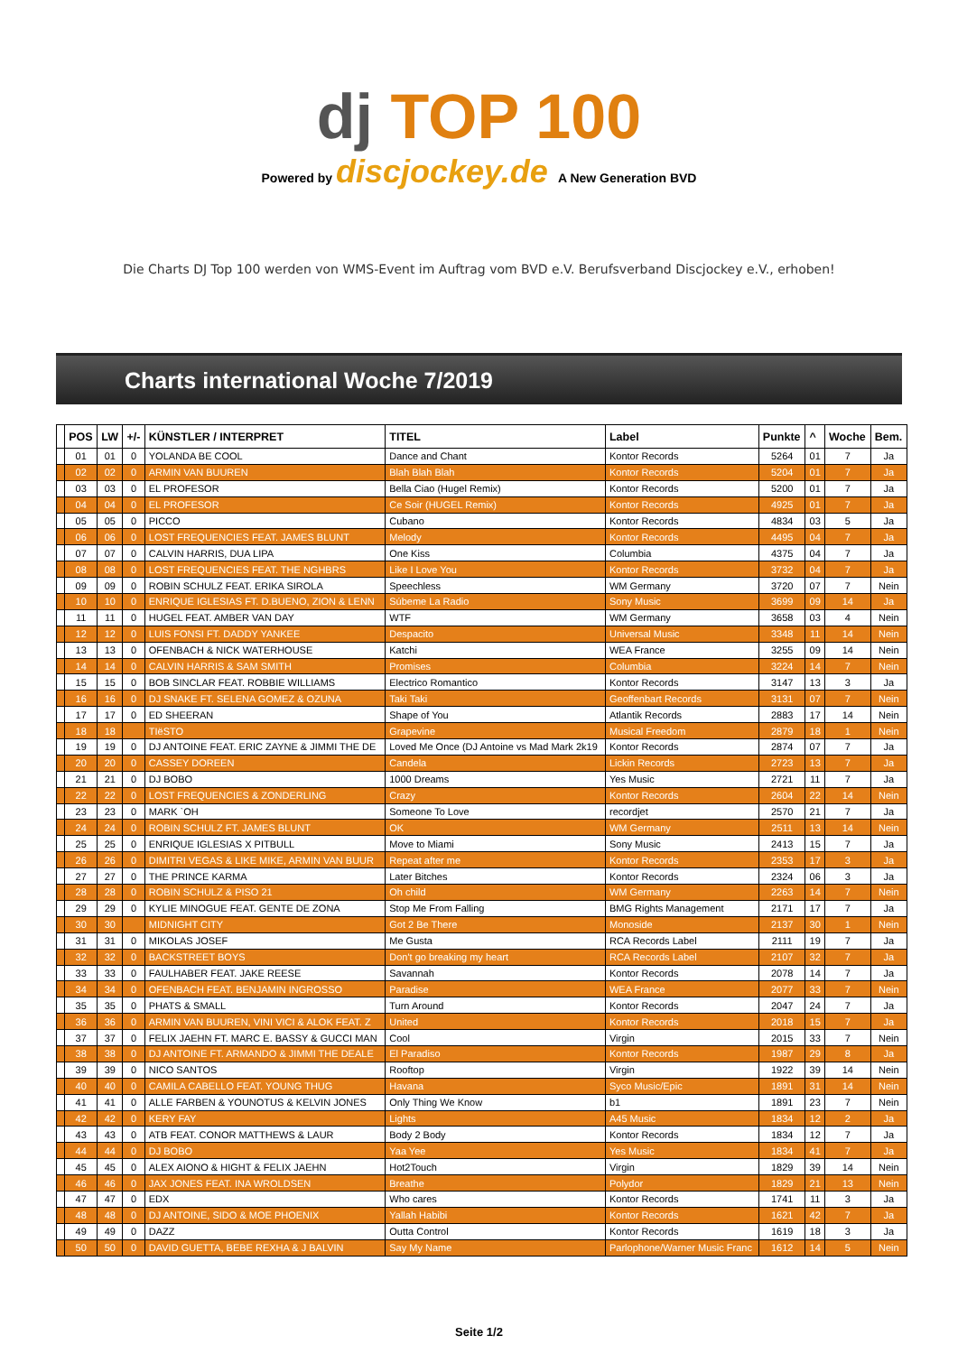dj TOP 100
Powered by discjockey.de A New Generation BVD
Die Charts DJ Top 100 werden von WMS-Event im Auftrag vom BVD e.V. Berufsverband Discjockey e.V., erhoben!
Charts international Woche 7/2019
| | POS | LW | +/- | KÜNSTLER / INTERPRET | TITEL | Label | Punkte | ^ | Woche | Bem. |
| --- | --- | --- | --- | --- | --- | --- | --- | --- | --- | --- |
| | 01 | 01 | 0 | YOLANDA BE COOL | Dance and Chant | Kontor Records | 5264 | 01 | 7 | Ja |
| | 02 | 02 | 0 | ARMIN VAN BUUREN | Blah Blah Blah | Kontor Records | 5204 | 01 | 7 | Ja |
| | 03 | 03 | 0 | EL PROFESOR | Bella Ciao (Hugel Remix) | Kontor Records | 5200 | 01 | 7 | Ja |
| | 04 | 04 | 0 | EL PROFESOR | Ce Soir (HUGEL Remix) | Kontor Records | 4925 | 01 | 7 | Ja |
| | 05 | 05 | 0 | PICCO | Cubano | Kontor Records | 4834 | 03 | 5 | Ja |
| | 06 | 06 | 0 | LOST FREQUENCIES FEAT. JAMES BLUNT | Melody | Kontor Records | 4495 | 04 | 7 | Ja |
| | 07 | 07 | 0 | CALVIN HARRIS, DUA LIPA | One Kiss | Columbia | 4375 | 04 | 7 | Ja |
| | 08 | 08 | 0 | LOST FREQUENCIES FEAT. THE NGHBRS | Like I Love You | Kontor Records | 3732 | 04 | 7 | Ja |
| | 09 | 09 | 0 | ROBIN SCHULZ FEAT. ERIKA SIROLA | Speechless | WM Germany | 3720 | 07 | 7 | Nein |
| | 10 | 10 | 0 | ENRIQUE IGLESIAS FT. D.BUENO, ZION & LENN | Súbeme La Radio | Sony Music | 3699 | 09 | 14 | Ja |
| | 11 | 11 | 0 | HUGEL FEAT. AMBER VAN DAY | WTF | WM Germany | 3658 | 03 | 4 | Nein |
| | 12 | 12 | 0 | LUIS FONSI FT. DADDY YANKEE | Despacito | Universal Music | 3348 | 11 | 14 | Nein |
| | 13 | 13 | 0 | OFENBACH & NICK WATERHOUSE | Katchi | WEA France | 3255 | 09 | 14 | Nein |
| | 14 | 14 | 0 | CALVIN HARRIS & SAM SMITH | Promises | Columbia | 3224 | 14 | 7 | Nein |
| | 15 | 15 | 0 | BOB SINCLAR FEAT. ROBBIE WILLIAMS | Electrico Romantico | Kontor Records | 3147 | 13 | 3 | Ja |
| | 16 | 16 | 0 | DJ SNAKE FT. SELENA GOMEZ & OZUNA | Taki Taki | Geoffenbart Records | 3131 | 07 | 7 | Nein |
| | 17 | 17 | 0 | ED SHEERAN | Shape of You | Atlantik Records | 2883 | 17 | 14 | Nein |
| | 18 | 18 | | TIëSTO | Grapevine | Musical Freedom | 2879 | 18 | 1 | Nein |
| | 19 | 19 | 0 | DJ ANTOINE FEAT. ERIC ZAYNE & JIMMI THE DE | Loved Me Once (DJ Antoine vs Mad Mark 2k19 | Kontor Records | 2874 | 07 | 7 | Ja |
| | 20 | 20 | 0 | CASSEY DOREEN | Candela | Lickin Records | 2723 | 13 | 7 | Ja |
| | 21 | 21 | 0 | DJ BOBO | 1000 Dreams | Yes Music | 2721 | 11 | 7 | Ja |
| | 22 | 22 | 0 | LOST FREQUENCIES & ZONDERLING | Crazy | Kontor Records | 2604 | 22 | 14 | Nein |
| | 23 | 23 | 0 | MARK `OH | Someone To Love | recordjet | 2570 | 21 | 7 | Ja |
| | 24 | 24 | 0 | ROBIN SCHULZ FT. JAMES BLUNT | OK | WM Germany | 2511 | 13 | 14 | Nein |
| | 25 | 25 | 0 | ENRIQUE IGLESIAS X PITBULL | Move to Miami | Sony Music | 2413 | 15 | 7 | Ja |
| | 26 | 26 | 0 | DIMITRI VEGAS & LIKE MIKE, ARMIN VAN BUUR | Repeat after me | Kontor Records | 2353 | 17 | 3 | Ja |
| | 27 | 27 | 0 | THE PRINCE KARMA | Later Bitches | Kontor Records | 2324 | 06 | 3 | Ja |
| | 28 | 28 | 0 | ROBIN SCHULZ & PISO 21 | Oh child | WM Germany | 2263 | 14 | 7 | Nein |
| | 29 | 29 | 0 | KYLIE MINOGUE FEAT. GENTE DE ZONA | Stop Me From Falling | BMG Rights Management | 2171 | 17 | 7 | Ja |
| | 30 | 30 | | MIDNIGHT CITY | Got 2 Be There | Monoside | 2137 | 30 | 1 | Nein |
| | 31 | 31 | 0 | MIKOLAS JOSEF | Me Gusta | RCA Records Label | 2111 | 19 | 7 | Ja |
| | 32 | 32 | 0 | BACKSTREET BOYS | Don't go breaking my heart | RCA Records Label | 2107 | 32 | 7 | Ja |
| | 33 | 33 | 0 | FAULHABER FEAT. JAKE REESE | Savannah | Kontor Records | 2078 | 14 | 7 | Ja |
| | 34 | 34 | 0 | OFENBACH FEAT. BENJAMIN INGROSSO | Paradise | WEA France | 2077 | 33 | 7 | Nein |
| | 35 | 35 | 0 | PHATS & SMALL | Turn Around | Kontor Records | 2047 | 24 | 7 | Ja |
| | 36 | 36 | 0 | ARMIN VAN BUUREN, VINI VICI & ALOK FEAT. Z | United | Kontor Records | 2018 | 15 | 7 | Ja |
| | 37 | 37 | 0 | FELIX JAEHN FT. MARC E. BASSY & GUCCI MAN | Cool | Virgin | 2015 | 33 | 7 | Nein |
| | 38 | 38 | 0 | DJ ANTOINE FT. ARMANDO & JIMMI THE DEALE | El Paradiso | Kontor Records | 1987 | 29 | 8 | Ja |
| | 39 | 39 | 0 | NICO SANTOS | Rooftop | Virgin | 1922 | 39 | 14 | Nein |
| | 40 | 40 | 0 | CAMILA CABELLO FEAT. YOUNG THUG | Havana | Syco Music/Epic | 1891 | 31 | 14 | Nein |
| | 41 | 41 | 0 | ALLE FARBEN & YOUNOTUS & KELVIN JONES | Only Thing We Know | b1 | 1891 | 23 | 7 | Nein |
| | 42 | 42 | 0 | KERY FAY | Lights | A45 Music | 1834 | 12 | 2 | Ja |
| | 43 | 43 | 0 | ATB FEAT. CONOR MATTHEWS & LAUR | Body 2 Body | Kontor Records | 1834 | 12 | 7 | Ja |
| | 44 | 44 | 0 | DJ BOBO | Yaa Yee | Yes Music | 1834 | 41 | 7 | Ja |
| | 45 | 45 | 0 | ALEX AIONO & HIGHT & FELIX JAEHN | Hot2Touch | Virgin | 1829 | 39 | 14 | Nein |
| | 46 | 46 | 0 | JAX JONES FEAT. INA WROLDSEN | Breathe | Polydor | 1829 | 21 | 13 | Nein |
| | 47 | 47 | 0 | EDX | Who cares | Kontor Records | 1741 | 11 | 3 | Ja |
| | 48 | 48 | 0 | DJ ANTOINE, SIDO & MOE PHOENIX | Yallah Habibi | Kontor Records | 1621 | 42 | 7 | Ja |
| | 49 | 49 | 0 | DAZZ | Outta Control | Kontor Records | 1619 | 18 | 3 | Ja |
| | 50 | 50 | 0 | DAVID GUETTA, BEBE REXHA & J BALVIN | Say My Name | Parlophone/Warner Music Franc | 1612 | 14 | 5 | Nein |
Seite 1/2